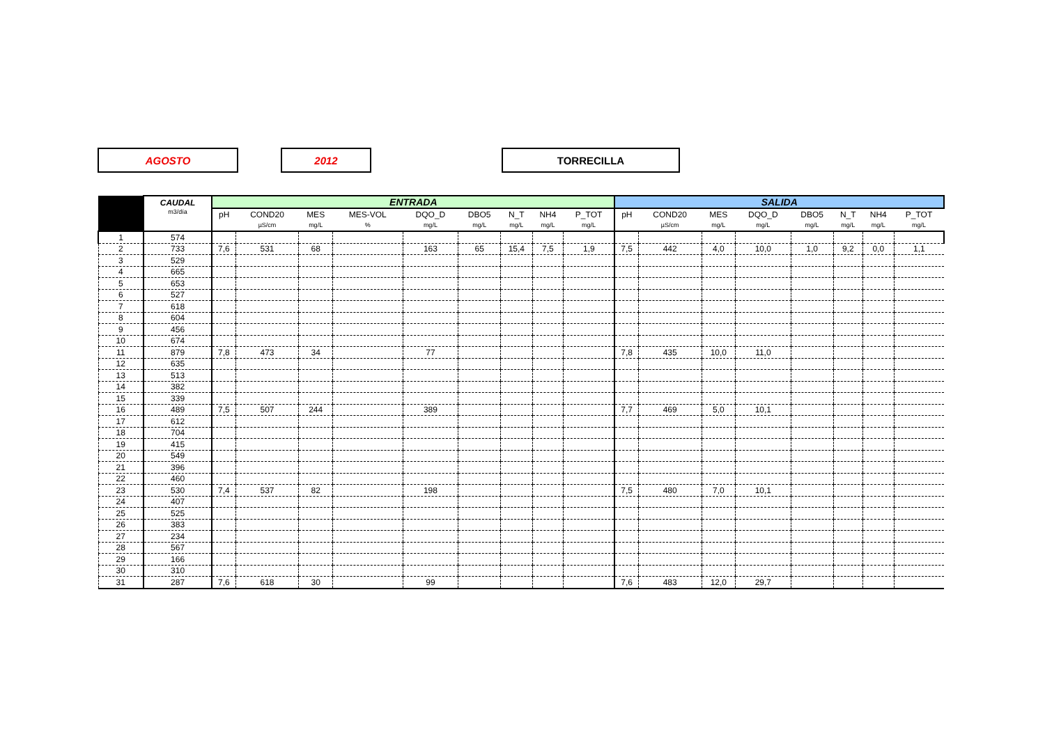AGOSTO 2012 TORRECILLA
| | CAUDAL | ENTRADA | | | | | | | | | SALIDA | | | | | | | |
| --- | --- | --- | --- | --- | --- | --- | --- | --- | --- | --- | --- | --- | --- | --- | --- | --- | --- | --- |
| | m3/día | pH | COND20 | MES | MES-VOL | DQO_D | DBO5 | N_T | NH4 | P_TOT | pH | COND20 | MES | DQO_D | DBO5 | N_T | NH4 | P_TOT |
| | | | µS/cm | mg/L | % | mg/L | mg/L | mg/L | mg/L | mg/L | | µS/cm | mg/L | mg/L | mg/L | mg/L | mg/L | mg/L |
| 1 | 574 | | | | | | | | | | | | | | | | | |
| 2 | 733 | 7,6 | 531 | 68 | | 163 | 65 | 15,4 | 7,5 | 1,9 | 7,5 | 442 | 4,0 | 10,0 | 1,0 | 9,2 | 0,0 | 1,1 |
| 3 | 529 | | | | | | | | | | | | | | | | | |
| 4 | 665 | | | | | | | | | | | | | | | | | |
| 5 | 653 | | | | | | | | | | | | | | | | | |
| 6 | 527 | | | | | | | | | | | | | | | | | |
| 7 | 618 | | | | | | | | | | | | | | | | | |
| 8 | 604 | | | | | | | | | | | | | | | | | |
| 9 | 456 | | | | | | | | | | | | | | | | | |
| 10 | 674 | | | | | | | | | | | | | | | | | |
| 11 | 879 | 7,8 | 473 | 34 | | 77 | | | | | 7,8 | 435 | 10,0 | 11,0 | | | | |
| 12 | 635 | | | | | | | | | | | | | | | | | |
| 13 | 513 | | | | | | | | | | | | | | | | | |
| 14 | 382 | | | | | | | | | | | | | | | | | |
| 15 | 339 | | | | | | | | | | | | | | | | | |
| 16 | 489 | 7,5 | 507 | 244 | | 389 | | | | | 7,7 | 469 | 5,0 | 10,1 | | | | |
| 17 | 612 | | | | | | | | | | | | | | | | | |
| 18 | 704 | | | | | | | | | | | | | | | | | |
| 19 | 415 | | | | | | | | | | | | | | | | | |
| 20 | 549 | | | | | | | | | | | | | | | | | |
| 21 | 396 | | | | | | | | | | | | | | | | | |
| 22 | 460 | | | | | | | | | | | | | | | | | |
| 23 | 530 | 7,4 | 537 | 82 | | 198 | | | | | 7,5 | 480 | 7,0 | 10,1 | | | | |
| 24 | 407 | | | | | | | | | | | | | | | | | |
| 25 | 525 | | | | | | | | | | | | | | | | | |
| 26 | 383 | | | | | | | | | | | | | | | | | |
| 27 | 234 | | | | | | | | | | | | | | | | | |
| 28 | 567 | | | | | | | | | | | | | | | | | |
| 29 | 166 | | | | | | | | | | | | | | | | | |
| 30 | 310 | | | | | | | | | | | | | | | | | |
| 31 | 287 | 7,6 | 618 | 30 | | 99 | | | | | 7,6 | 483 | 12,0 | 29,7 | | | | |